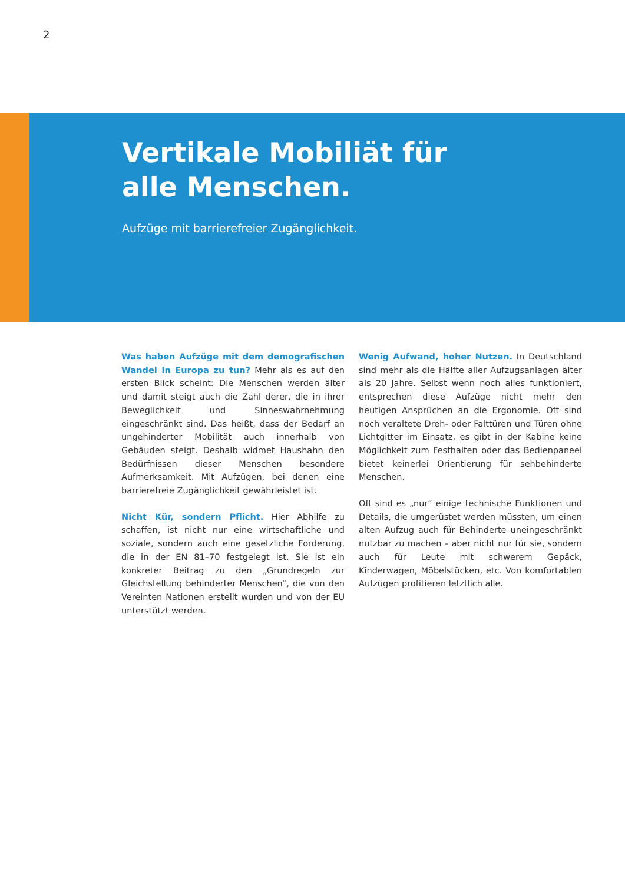2
Vertikale Mobiliät für
alle Menschen.
Aufzüge mit barrierefreier Zugänglichkeit.
Was haben Aufzüge mit dem demografischen Wandel in Europa zu tun? Mehr als es auf den ersten Blick scheint: Die Menschen werden älter und damit steigt auch die Zahl derer, die in ihrer Beweglichkeit und Sinneswahrnehmung eingeschränkt sind. Das heißt, dass der Bedarf an ungehinderter Mobilität auch innerhalb von Gebäuden steigt. Deshalb widmet Haushahn den Bedürfnissen dieser Menschen besondere Aufmerksamkeit. Mit Aufzügen, bei denen eine barrierefreie Zugänglichkeit gewährleistet ist.
Nicht Kür, sondern Pflicht. Hier Abhilfe zu schaffen, ist nicht nur eine wirtschaftliche und soziale, sondern auch eine gesetzliche Forderung, die in der EN 81–70 festgelegt ist. Sie ist ein konkreter Beitrag zu den „Grundregeln zur Gleichstellung behinderter Menschen“, die von den Vereinten Nationen erstellt wurden und von der EU unterstützt werden.
Wenig Aufwand, hoher Nutzen. In Deutschland sind mehr als die Hälfte aller Aufzugsanlagen älter als 20 Jahre. Selbst wenn noch alles funktioniert, entsprechen diese Aufzüge nicht mehr den heutigen Ansprüchen an die Ergonomie. Oft sind noch veraltete Dreh- oder Falttüren und Türen ohne Lichtgitter im Einsatz, es gibt in der Kabine keine Möglichkeit zum Festhalten oder das Bedienpaneel bietet keinerlei Orientierung für sehbehinderte Menschen.
Oft sind es „nur“ einige technische Funktionen und Details, die umgerüstet werden müssten, um einen alten Aufzug auch für Behinderte uneingeschränkt nutzbar zu machen – aber nicht nur für sie, sondern auch für Leute mit schwerem Gepäck, Kinderwagen, Möbelstücken, etc. Von komfortablen Aufzügen profitieren letztlich alle.